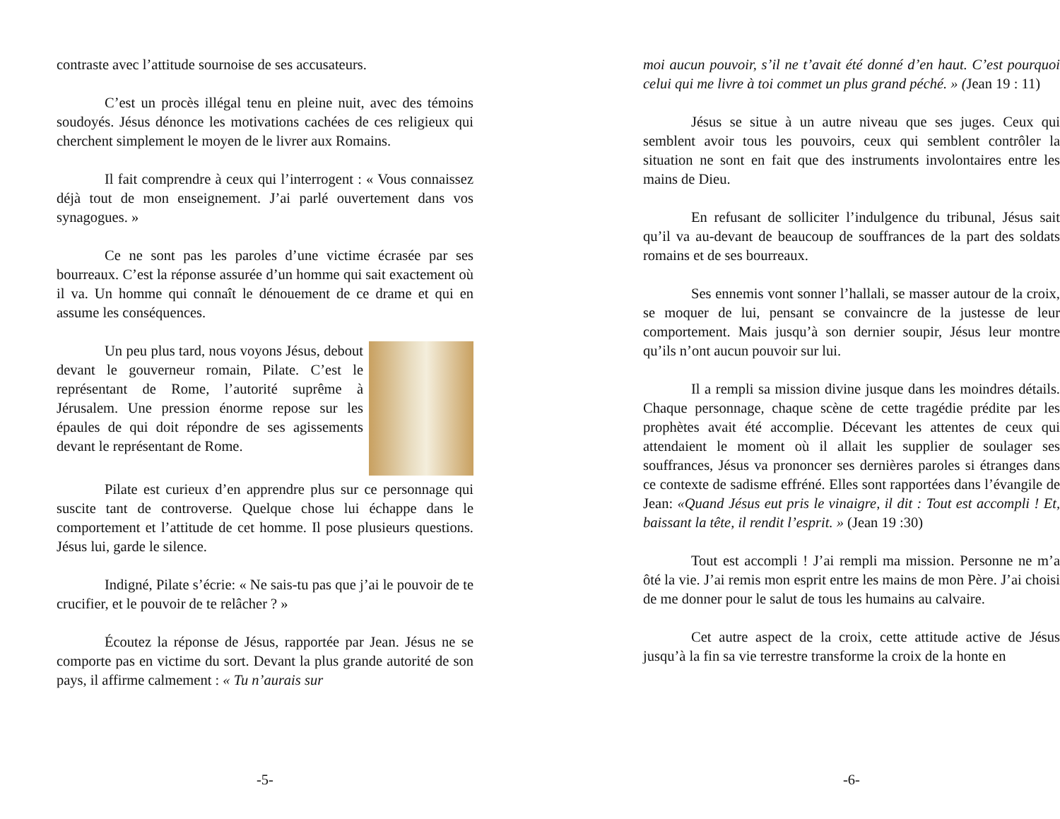contraste avec l’attitude sournoise de ses accusateurs.
C’est un procès illégal tenu en pleine nuit, avec des témoins soudoyés. Jésus dénonce les motivations cachées de ces religieux qui cherchent simplement le moyen de le livrer aux Romains.
Il fait comprendre à ceux qui l’interrogent : « Vous connaissez déjà tout de mon enseignement. J’ai parlé ouvertement dans vos synagogues. »
Ce ne sont pas les paroles d’une victime écrasée par ses bourreaux. C’est la réponse assurée d’un homme qui sait exactement où il va. Un homme qui connaît le dénouement de ce drame et qui en assume les conséquences.
Un peu plus tard, nous voyons Jésus, debout devant le gouverneur romain, Pilate. C’est le représentant de Rome, l’autorité suprême à Jérusalem. Une pression énorme repose sur les épaules de qui doit répondre de ses agissements devant le représentant de Rome.
Pilate est curieux d’en apprendre plus sur ce personnage qui suscite tant de controverse. Quelque chose lui échappe dans le comportement et l’attitude de cet homme. Il pose plusieurs questions. Jésus lui, garde le silence.
Indigné, Pilate s’écrie: « Ne sais-tu pas que j’ai le pouvoir de te crucifier, et le pouvoir de te relâcher ? »
Écoutez la réponse de Jésus, rapportée par Jean. Jésus ne se comporte pas en victime du sort. Devant la plus grande autorité de son pays, il affirme calmement : « Tu n’aurais sur
-5-
moi aucun pouvoir, s’il ne t’avait été donné d’en haut. C’est pourquoi celui qui me livre à toi commet un plus grand péché. » (Jean 19 : 11)
Jésus se situe à un autre niveau que ses juges. Ceux qui semblent avoir tous les pouvoirs, ceux qui semblent contrôler la situation ne sont en fait que des instruments involontaires entre les mains de Dieu.
En refusant de solliciter l’indulgence du tribunal, Jésus sait qu’il va au-devant de beaucoup de souffrances de la part des soldats romains et de ses bourreaux.
Ses ennemis vont sonner l’hallali, se masser autour de la croix, se moquer de lui, pensant se convaincre de la justesse de leur comportement. Mais jusqu’à son dernier soupir, Jésus leur montre qu’ils n’ont aucun pouvoir sur lui.
Il a rempli sa mission divine jusque dans les moindres détails. Chaque personnage, chaque scène de cette tragédie prédite par les prophètes avait été accomplie. Décevant les attentes de ceux qui attendaient le moment où il allait les supplier de soulager ses souffrances, Jésus va prononcer ses dernières paroles si étranges dans ce contexte de sadisme effréné. Elles sont rapportées dans l’évangile de Jean: «Quand Jésus eut pris le vinaigre, il dit : Tout est accompli ! Et, baissant la tête, il rendit l’esprit. » (Jean 19 :30)
Tout est accompli ! J’ai rempli ma mission. Personne ne m’a ôté la vie. J’ai remis mon esprit entre les mains de mon Père. J’ai choisi de me donner pour le salut de tous les humains au calvaire.
Cet autre aspect de la croix, cette attitude active de Jésus jusqu’à la fin sa vie terrestre transforme la croix de la honte en
-6-